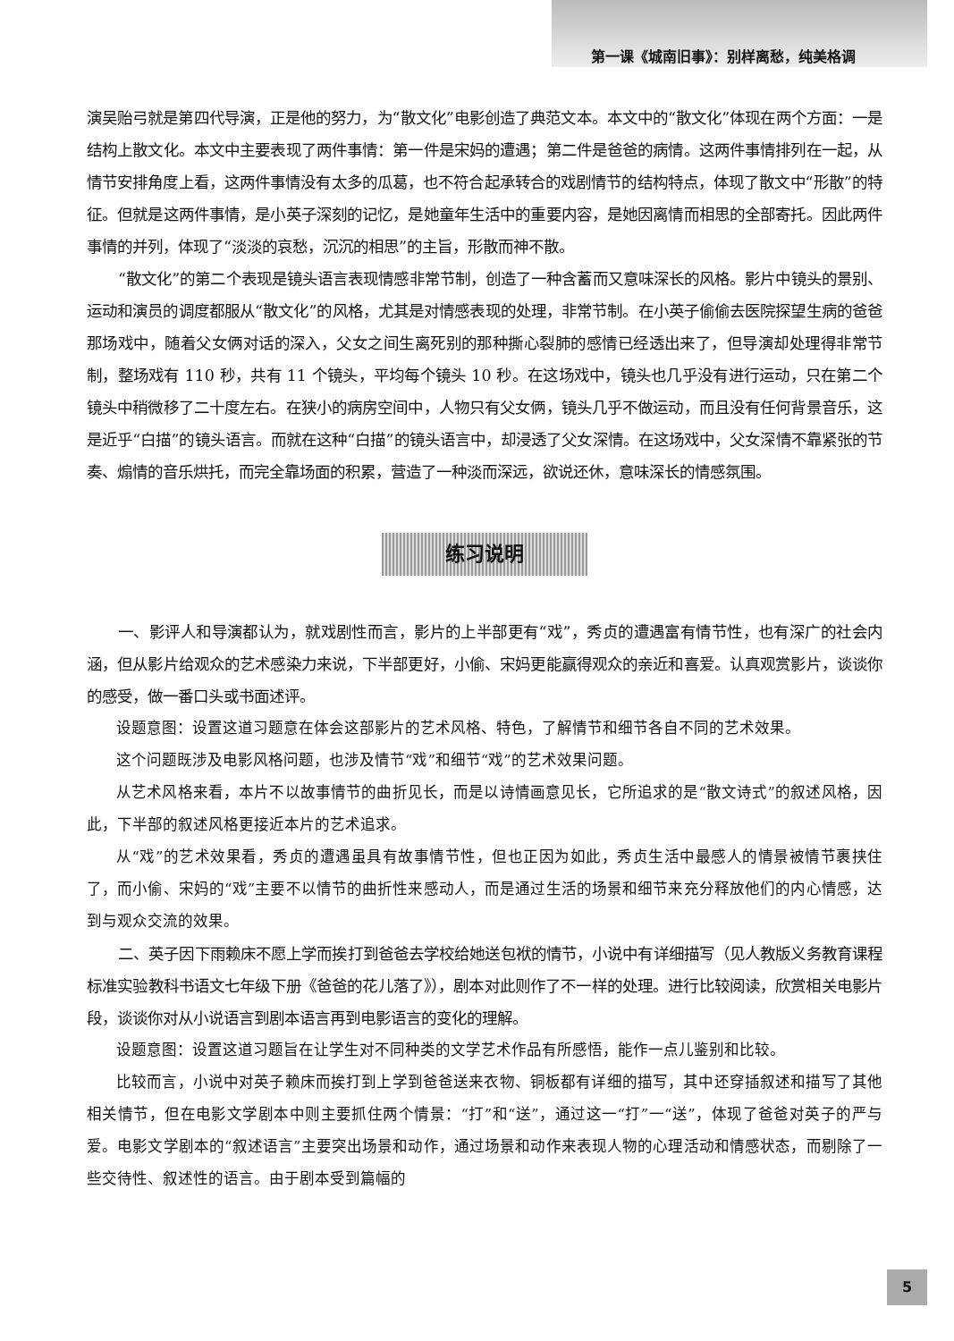第一课《城南旧事》：别样离愁，纯美格调
演吴贻弓就是第四代导演，正是他的努力，为“散文化”电影创造了典范文本。本文中的“散文化”体现在两个方面：一是结构上散文化。本文中主要表现了两件事情：第一件是宋妈的遭遇；第二件是爸爸的病情。这两件事情排列在一起，从情节安排角度上看，这两件事情没有太多的瓜葛，也不符合起承转合的戏剧情节的结构特点，体现了散文中“形散”的特征。但就是这两件事情，是小英子深刻的记忆，是她童年生活中的重要内容，是她因离情而相思的全部寄托。因此两件事情的并列，体现了“淡淡的哀愁，沉沉的相思”的主旨，形散而神不散。
“散文化”的第二个表现是镜头语言表现情感非常节制，创造了一种含蓄而又意味深长的风格。影片中镜头的景别、运动和演员的调度都服从“散文化”的风格，尤其是对情感表现的处理，非常节制。在小英子偷偷去医院探望生病的爸爸那场戏中，随着父女俩对话的深入，父女之间生离死别的那种撕心裂肺的感情已经透出来了，但导演却处理得非常节制，整场戏有 110 秒，共有 11 个镜头，平均每个镜头 10 秒。在这场戏中，镜头也几乎没有进行运动，只在第二个镜头中稍微移了二十度左右。在狭小的病房空间中，人物只有父女俩，镜头几乎不做运动，而且没有任何背景音乐，这是近乎“白描”的镜头语言。而就在这种“白描”的镜头语言中，却浸透了父女深情。在这场戏中，父女深情不靠紧张的节奏、煽情的音乐烘托，而完全靠场面的积累，营造了一种淡而深远，欲说还休，意味深长的情感氛围。
练习说明
一、影评人和导演都认为，就戏剧性而言，影片的上半部更有“戏”，秀贞的遭遇富有情节性，也有深广的社会内涵，但从影片给观众的艺术感染力来说，下半部更好，小偷、宋妈更能赢得观众的亲近和喜爱。认真观赏影片，谈谈你的感受，做一番口头或书面述评。
设题意图：设置这道习题意在体会这部影片的艺术风格、特色，了解情节和细节各自不同的艺术效果。
这个问题既涉及电影风格问题，也涉及情节“戏”和细节“戏”的艺术效果问题。
从艺术风格来看，本片不以故事情节的曲折见长，而是以诗情画意见长，它所追求的是“散文诗式”的叙述风格，因此，下半部的叙述风格更接近本片的艺术追求。
从“戏”的艺术效果看，秀贞的遭遇虽具有故事情节性，但也正因为如此，秀贞生活中最感人的情景被情节裹挟住了，而小偷、宋妈的“戏”主要不以情节的曲折性来感动人，而是通过生活的场景和细节来充分释放他们的内心情感，达到与观众交流的效果。
二、英子因下雨赖床不愿上学而挨打到爸爸去学校给她送包袱的情节，小说中有详细描写（见人教版义务教育课程标准实验教科书语文七年级下册《爸爸的花儿落了》），剧本对此则作了不一样的处理。进行比较阅读，欣赏相关电影片段，谈谈你对从小说语言到剧本语言再到电影语言的变化的理解。
设题意图：设置这道习题旨在让学生对不同种类的文学艺术作品有所感悟，能作一点儿鉴别和比较。
比较而言，小说中对英子赖床而挨打到上学到爸爸送来衣物、铜板都有详细的描写，其中还穿插叙述和描写了其他相关情节，但在电影文学剧本中则主要抓住两个情景：“打”和“送”，通过这一“打”一“送”，体现了爸爸对英子的严与爱。电影文学剧本的“叙述语言”主要突出场景和动作，通过场景和动作来表现人物的心理活动和情感状态，而剔除了一些交待性、叙述性的语言。由于剧本受到篇幅的
5